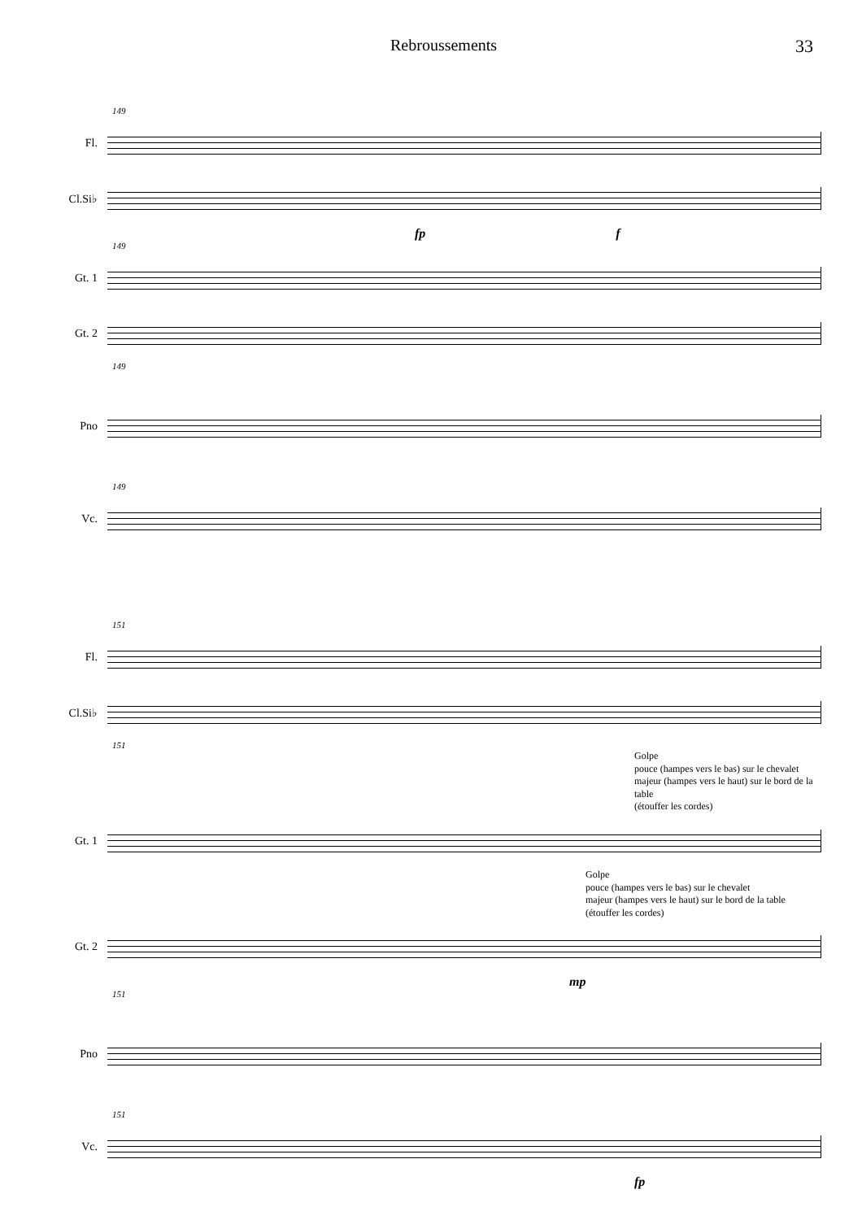Rebroussements 33
149
Fl.
Cl.Si♭
fp f
149
Gt. 1
Gt. 2
149
Pno
149
Vc.
151
Fl.
Cl.Si♭
151
Golpe
pouce (hampes vers le bas) sur le chevalet
majeur (hampes vers le haut) sur le bord de la table
(étouffer les cordes)
Gt. 1
Golpe
pouce (hampes vers le bas) sur le chevalet
majeur (hampes vers le haut) sur le bord de la table
(étouffer les cordes)
Gt. 2
mp
151
Pno
151
Vc.
fp